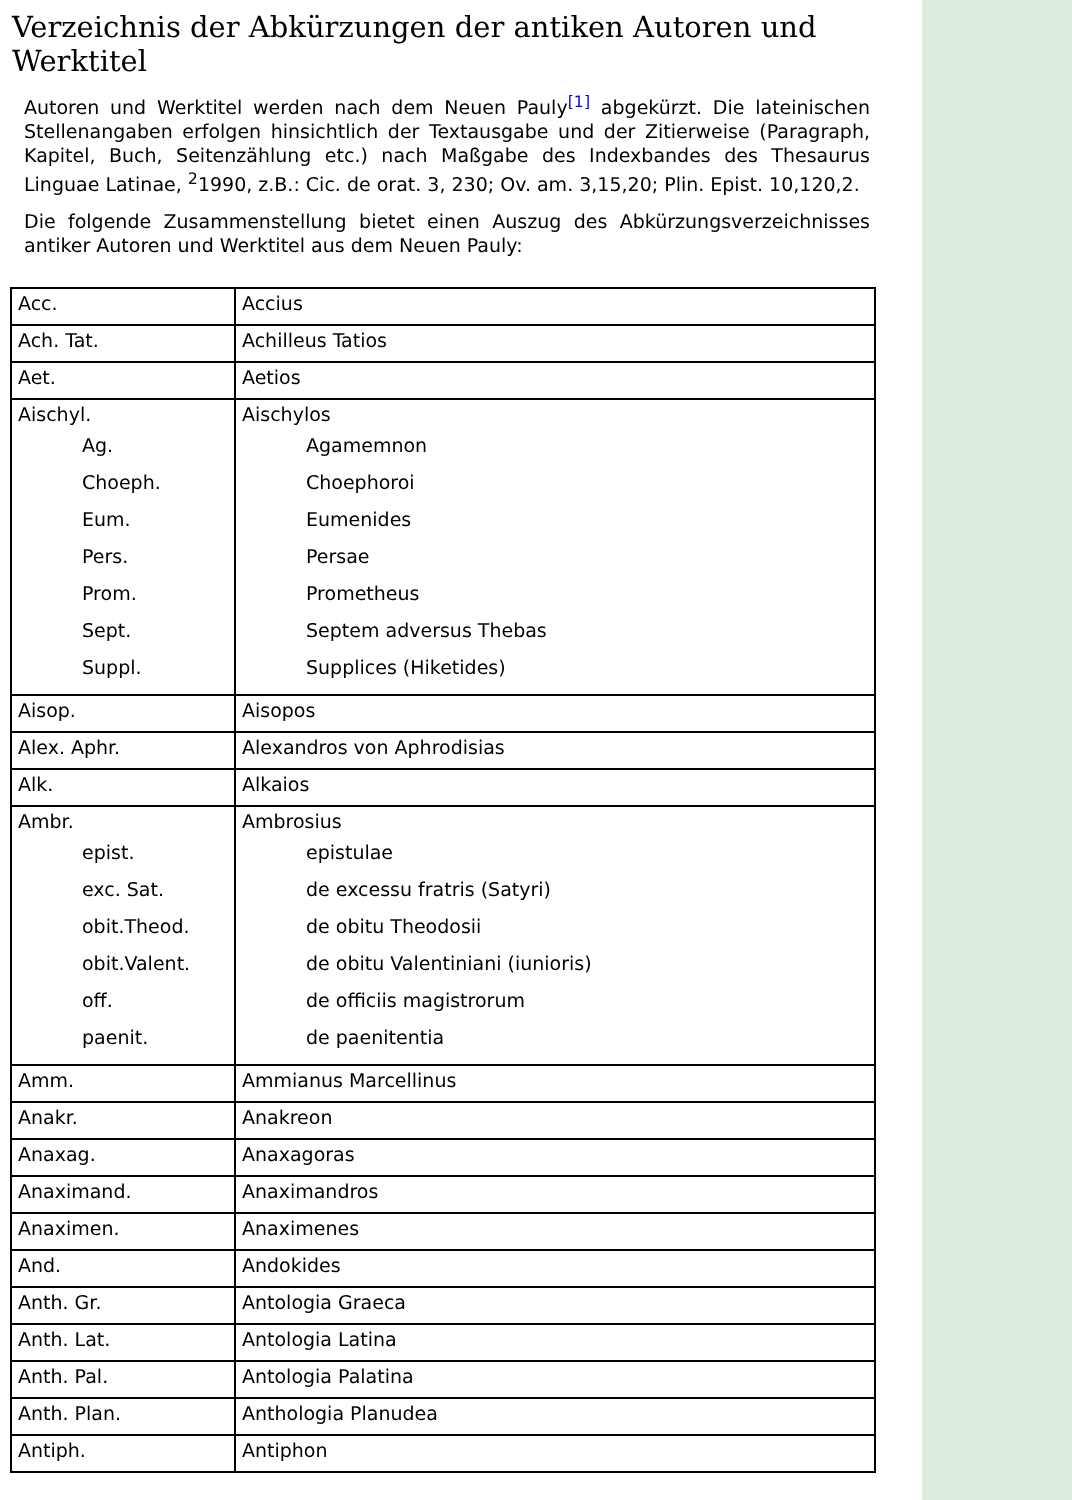Verzeichnis der Abkürzungen der antiken Autoren und Werktitel
Autoren und Werktitel werden nach dem Neuen Pauly<sup>[1]</sup> abgekürzt. Die lateinischen Stellenangaben erfolgen hinsichtlich der Textausgabe und der Zitierweise (Paragraph, Kapitel, Buch, Seitenzählung etc.) nach Maßgabe des Indexbandes des Thesaurus Linguae Latinae, <sup>2</sup>1990, z.B.: Cic. de orat. 3, 230; Ov. am. 3,15,20; Plin. Epist. 10,120,2.
Die folgende Zusammenstellung bietet einen Auszug des Abkürzungsverzeichnisses antiker Autoren und Werktitel aus dem Neuen Pauly:
| Acc. | Accius |
| Ach. Tat. | Achilleus Tatios |
| Aet. | Aetios |
| Aischyl. Ag. Choeph. Eum. Pers. Prom. Sept. Suppl. | Aischylos Agamemnon Choephoroi Eumenides Persae Prometheus Septem adversus Thebas Supplices (Hiketides) |
| Aisop. | Aisopos |
| Alex. Aphr. | Alexandros von Aphrodisias |
| Alk. | Alkaios |
| Ambr. epist. exc. Sat. obit.Theod. obit.Valent. off. paenit. | Ambrosius epistulae de excessu fratris (Satyri) de obitu Theodosii de obitu Valentiniani (iunioris) de officiis magistrorum de paenitentia |
| Amm. | Ammianus Marcellinus |
| Anakr. | Anakreon |
| Anaxag. | Anaxagoras |
| Anaximand. | Anaximandros |
| Anaximen. | Anaximenes |
| And. | Andokides |
| Anth. Gr. | Antologia Graeca |
| Anth. Lat. | Antologia Latina |
| Anth. Pal. | Antologia Palatina |
| Anth. Plan. | Anthologia Planudea |
| Antiph. | Antiphon |